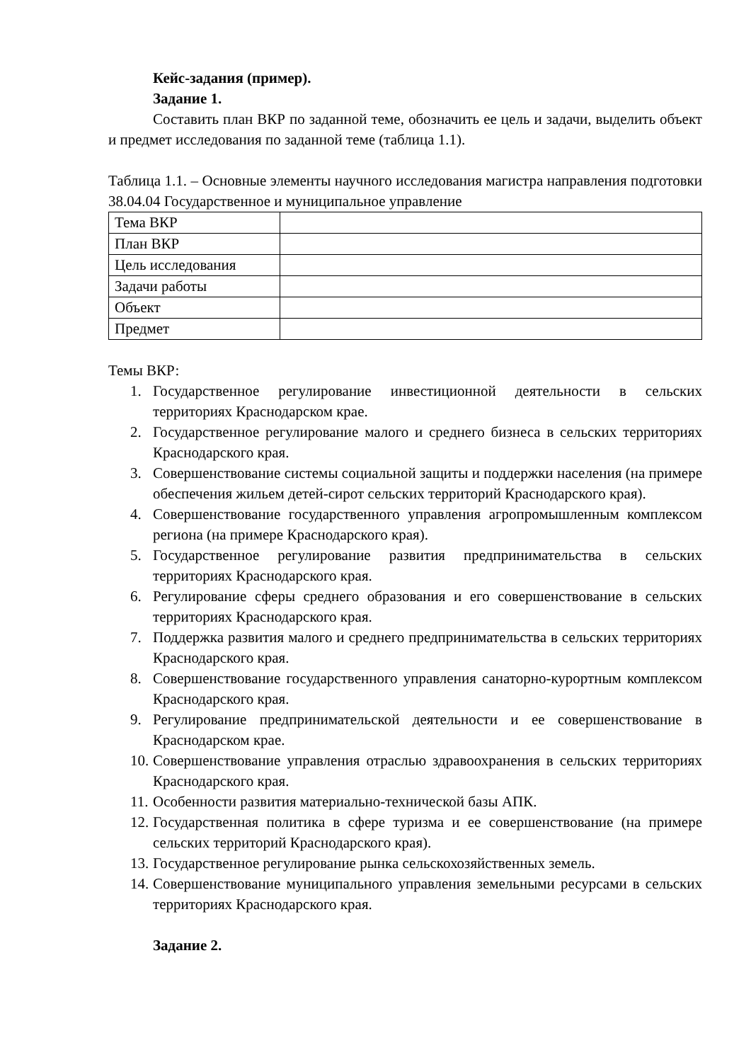Кейс-задания (пример).
Задание 1.
Составить план ВКР по заданной теме, обозначить ее цель и задачи, выделить объект и предмет исследования по заданной теме (таблица 1.1).
Таблица 1.1. – Основные элементы научного исследования магистра направления подготовки 38.04.04 Государственное и муниципальное управление
| Тема ВКР | |
| План ВКР | |
| Цель исследования | |
| Задачи работы | |
| Объект | |
| Предмет | |
Темы ВКР:
1. Государственное регулирование инвестиционной деятельности в сельских территориях Краснодарском крае.
2. Государственное регулирование малого и среднего бизнеса в сельских территориях Краснодарского края.
3. Совершенствование системы социальной защиты и поддержки населения (на примере обеспечения жильем детей-сирот сельских территорий Краснодарского края).
4. Совершенствование государственного управления агропромышленным комплексом региона (на примере Краснодарского края).
5. Государственное регулирование развития предпринимательства в сельских территориях Краснодарского края.
6. Регулирование сферы среднего образования и его совершенствование в сельских территориях Краснодарского края.
7. Поддержка развития малого и среднего предпринимательства в сельских территориях Краснодарского края.
8. Совершенствование государственного управления санаторно-курортным комплексом Краснодарского края.
9. Регулирование предпринимательской деятельности и ее совершенствование в Краснодарском крае.
10. Совершенствование управления отраслью здравоохранения в сельских территориях Краснодарского края.
11. Особенности развития материально-технической базы АПК.
12. Государственная политика в сфере туризма и ее совершенствование (на примере сельских территорий Краснодарского края).
13. Государственное регулирование рынка сельскохозяйственных земель.
14. Совершенствование муниципального управления земельными ресурсами в сельских территориях Краснодарского края.
Задание 2.